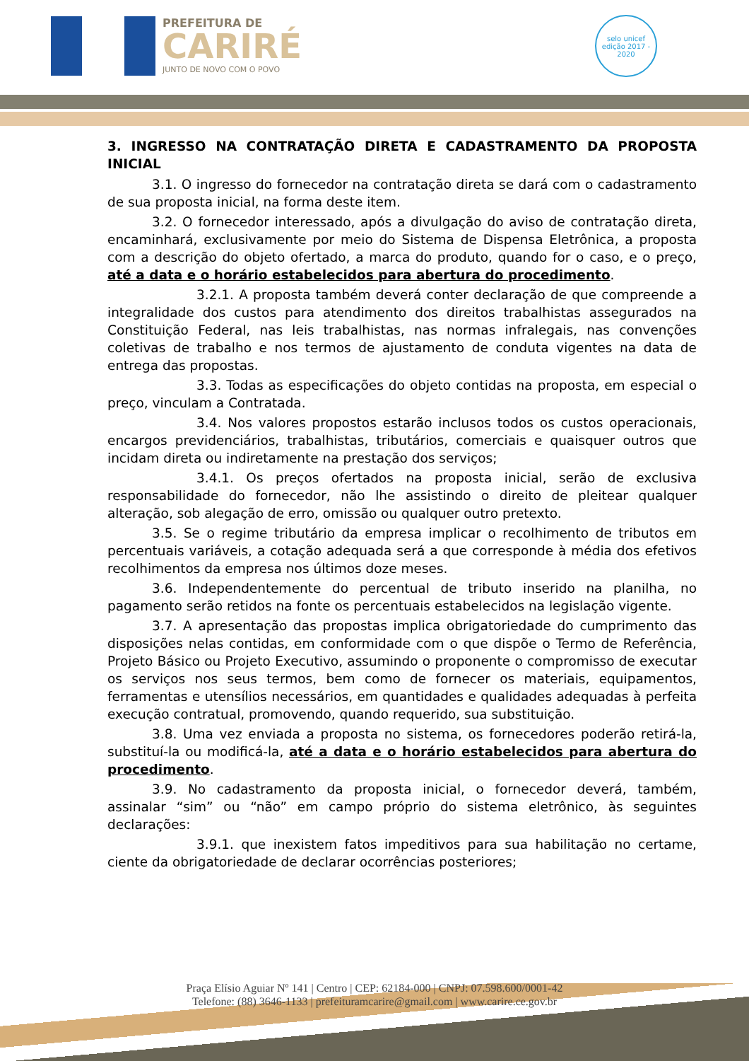PREFEITURA DE
CARIRÉ
JUNTO DE NOVO COM O POVO
selo unicef
edição 2017 - 2020
3. INGRESSO NA CONTRATAÇÃO DIRETA E CADASTRAMENTO DA PROPOSTA INICIAL
3.1. O ingresso do fornecedor na contratação direta se dará com o cadastramento de sua proposta inicial, na forma deste item.
3.2. O fornecedor interessado, após a divulgação do aviso de contratação direta, encaminhará, exclusivamente por meio do Sistema de Dispensa Eletrônica, a proposta com a descrição do objeto ofertado, a marca do produto, quando for o caso, e o preço, até a data e o horário estabelecidos para abertura do procedimento.
3.2.1. A proposta também deverá conter declaração de que compreende a integralidade dos custos para atendimento dos direitos trabalhistas assegurados na Constituição Federal, nas leis trabalhistas, nas normas infralegais, nas convenções coletivas de trabalho e nos termos de ajustamento de conduta vigentes na data de entrega das propostas.
3.3. Todas as especificações do objeto contidas na proposta, em especial o preço, vinculam a Contratada.
3.4. Nos valores propostos estarão inclusos todos os custos operacionais, encargos previdenciários, trabalhistas, tributários, comerciais e quaisquer outros que incidam direta ou indiretamente na prestação dos serviços;
3.4.1. Os preços ofertados na proposta inicial, serão de exclusiva responsabilidade do fornecedor, não lhe assistindo o direito de pleitear qualquer alteração, sob alegação de erro, omissão ou qualquer outro pretexto.
3.5. Se o regime tributário da empresa implicar o recolhimento de tributos em percentuais variáveis, a cotação adequada será a que corresponde à média dos efetivos recolhimentos da empresa nos últimos doze meses.
3.6. Independentemente do percentual de tributo inserido na planilha, no pagamento serão retidos na fonte os percentuais estabelecidos na legislação vigente.
3.7. A apresentação das propostas implica obrigatoriedade do cumprimento das disposições nelas contidas, em conformidade com o que dispõe o Termo de Referência, Projeto Básico ou Projeto Executivo, assumindo o proponente o compromisso de executar os serviços nos seus termos, bem como de fornecer os materiais, equipamentos, ferramentas e utensílios necessários, em quantidades e qualidades adequadas à perfeita execução contratual, promovendo, quando requerido, sua substituição.
3.8. Uma vez enviada a proposta no sistema, os fornecedores poderão retirá-la, substituí-la ou modificá-la, até a data e o horário estabelecidos para abertura do procedimento.
3.9. No cadastramento da proposta inicial, o fornecedor deverá, também, assinalar “sim” ou “não” em campo próprio do sistema eletrônico, às seguintes declarações:
3.9.1. que inexistem fatos impeditivos para sua habilitação no certame, ciente da obrigatoriedade de declarar ocorrências posteriores;
Praça Elísio Aguiar Nº 141 | Centro | CEP: 62184-000 | CNPJ: 07.598.600/0001-42
Telefone: (88) 3646-1133 | prefeituramcarire@gmail.com | www.carire.ce.gov.br